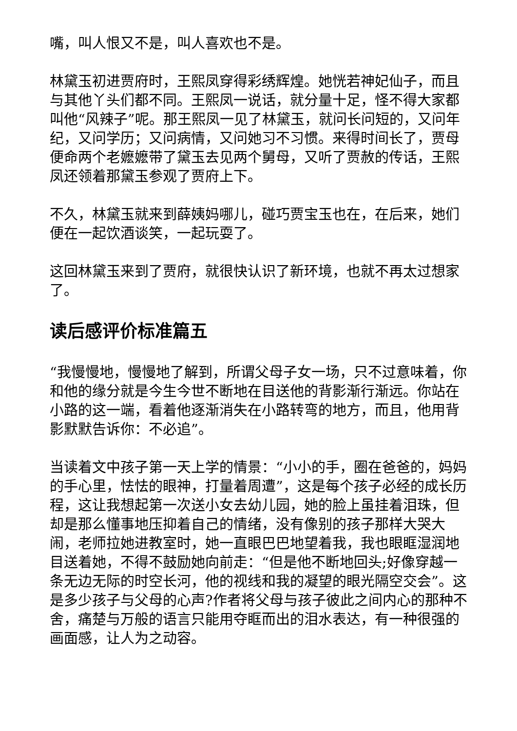嘴，叫人恨又不是，叫人喜欢也不是。
林黛玉初进贾府时，王熙凤穿得彩绣辉煌。她恍若神妃仙子，而且与其他丫头们都不同。王熙凤一说话，就分量十足，怪不得大家都叫他“风辣子”呢。那王熙凤一见了林黛玉，就问长问短的，又问年纪，又问学历；又问病情，又问她习不习惯。来得时间长了，贾母便命两个老嬷嬷带了黛玉去见两个舅母，又听了贾赦的传话，王熙凤还领着那黛玉参观了贾府上下。
不久，林黛玉就来到薛姨妈哪儿，碰巧贾宝玉也在，在后来，她们便在一起饮酒谈笑，一起玩耍了。
这回林黛玉来到了贾府，就很快认识了新环境，也就不再太过想家了。
读后感评价标准篇五
“我慢慢地，慢慢地了解到，所谓父母子女一场，只不过意味着，你和他的缘分就是今生今世不断地在目送他的背影渐行渐远。你站在小路的这一端，看着他逐渐消失在小路转弯的地方，而且，他用背影默默告诉你：不必追”。
当读着文中孩子第一天上学的情景：“小小的手，圈在爸爸的，妈妈的手心里，怯怯的眼神，打量着周遭”，这是每个孩子必经的成长历程，这让我想起第一次送小女去幼儿园，她的脸上虽挂着泪珠，但却是那么懂事地压抑着自己的情绪，没有像别的孩子那样大哭大闹，老师拉她进教室时，她一直眼巴巴地望着我，我也眼眶湿润地目送着她，不得不鼓励她向前走：“但是他不断地回头;好像穿越一条无边无际的时空长河，他的视线和我的凝望的眼光隔空交会”。这是多少孩子与父母的心声?作者将父母与孩子彼此之间内心的那种不舍，痛楚与万般的语言只能用夺眶而出的泪水表达，有一种很强的画面感，让人为之动容。